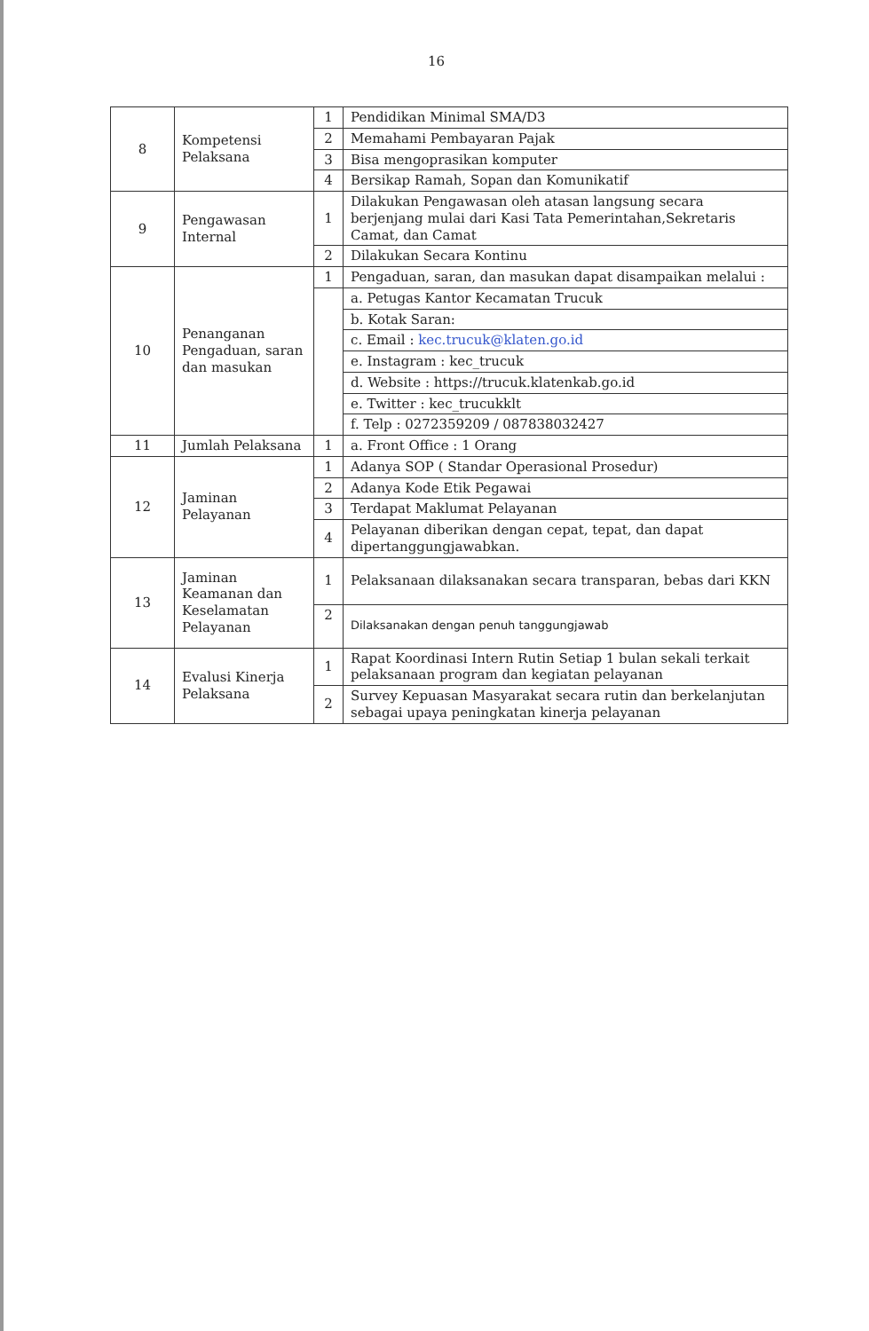16
| 8 | Kompetensi Pelaksana | 1 | Pendidikan Minimal SMA/D3 |
| | | 2 | Memahami Pembayaran Pajak |
| | | 3 | Bisa mengoprasikan komputer |
| | | 4 | Bersikap Ramah, Sopan dan Komunikatif |
| 9 | Pengawasan Internal | 1 | Dilakukan Pengawasan oleh atasan langsung secara berjenjang mulai dari Kasi Tata Pemerintahan,Sekretaris Camat, dan Camat |
| | | 2 | Dilakukan Secara Kontinu |
| 10 | Penanganan Pengaduan, saran dan masukan | 1 | Pengaduan, saran, dan masukan dapat disampaikan melalui : |
| | | | a. Petugas Kantor Kecamatan Trucuk |
| | | | b. Kotak Saran: |
| | | | c. Email : kec.trucuk@klaten.go.id |
| | | | e. Instagram : kec_trucuk |
| | | | d. Website : https://trucuk.klatenkab.go.id |
| | | | e. Twitter : kec_trucukklt |
| | | | f. Telp : 0272359209 / 087838032427 |
| 11 | Jumlah Pelaksana | 1 | a. Front Office : 1 Orang |
| 12 | Jaminan Pelayanan | 1 | Adanya SOP ( Standar Operasional Prosedur) |
| | | 2 | Adanya Kode Etik Pegawai |
| | | 3 | Terdapat Maklumat Pelayanan |
| | | 4 | Pelayanan diberikan dengan cepat, tepat, dan dapat dipertanggungjawabkan. |
| 13 | Jaminan Keamanan dan Keselamatan Pelayanan | 1 | Pelaksanaan dilaksanakan secara transparan, bebas dari KKN |
| | | 2 | Dilaksanakan dengan penuh tanggungjawab |
| 14 | Evalusi Kinerja Pelaksana | 1 | Rapat Koordinasi Intern Rutin Setiap 1 bulan sekali terkait pelaksanaan program dan kegiatan pelayanan |
| | | 2 | Survey Kepuasan Masyarakat secara rutin dan berkelanjutan sebagai upaya peningkatan kinerja pelayanan |